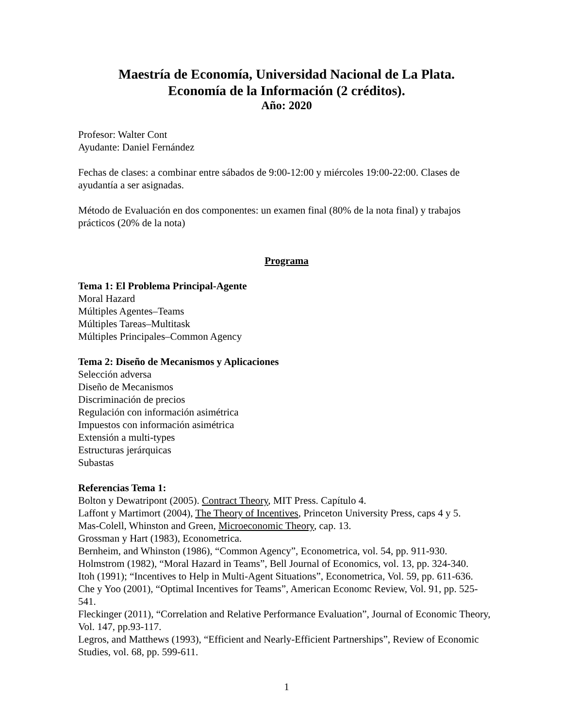Maestría de Economía, Universidad Nacional de La Plata.
Economía de la Información (2 créditos).
Año: 2020
Profesor: Walter Cont
Ayudante: Daniel Fernández
Fechas de clases: a combinar entre sábados de 9:00-12:00 y miércoles 19:00-22:00. Clases de ayudantía a ser asignadas.
Método de Evaluación en dos componentes: un examen final (80% de la nota final) y trabajos prácticos (20% de la nota)
Programa
Tema 1: El Problema Principal-Agente
Moral Hazard
Múltiples Agentes–Teams
Múltiples Tareas–Multitask
Múltiples Principales–Common Agency
Tema 2: Diseño de Mecanismos y Aplicaciones
Selección adversa
Diseño de Mecanismos
Discriminación de precios
Regulación con información asimétrica
Impuestos con información asimétrica
Extensión a multi-types
Estructuras jerárquicas
Subastas
Referencias Tema 1:
Bolton y Dewatripont (2005). Contract Theory, MIT Press. Capítulo 4.
Laffont y Martimort (2004), The Theory of Incentives, Princeton University Press, caps 4 y 5.
Mas-Colell, Whinston and Green, Microeconomic Theory, cap. 13.
Grossman y Hart (1983), Econometrica.
Bernheim, and Whinston (1986), “Common Agency”, Econometrica, vol. 54, pp. 911-930.
Holmstrom (1982), “Moral Hazard in Teams”, Bell Journal of Economics, vol. 13, pp. 324-340.
Itoh (1991); “Incentives to Help in Multi-Agent Situations”, Econometrica, Vol. 59, pp. 611-636.
Che y Yoo (2001), “Optimal Incentives for Teams”, American Economc Review, Vol. 91, pp. 525-541.
Fleckinger (2011), “Correlation and Relative Performance Evaluation”, Journal of Economic Theory, Vol. 147, pp.93-117.
Legros, and Matthews (1993), “Efficient and Nearly-Efficient Partnerships”, Review of Economic Studies, vol. 68, pp. 599-611.
1